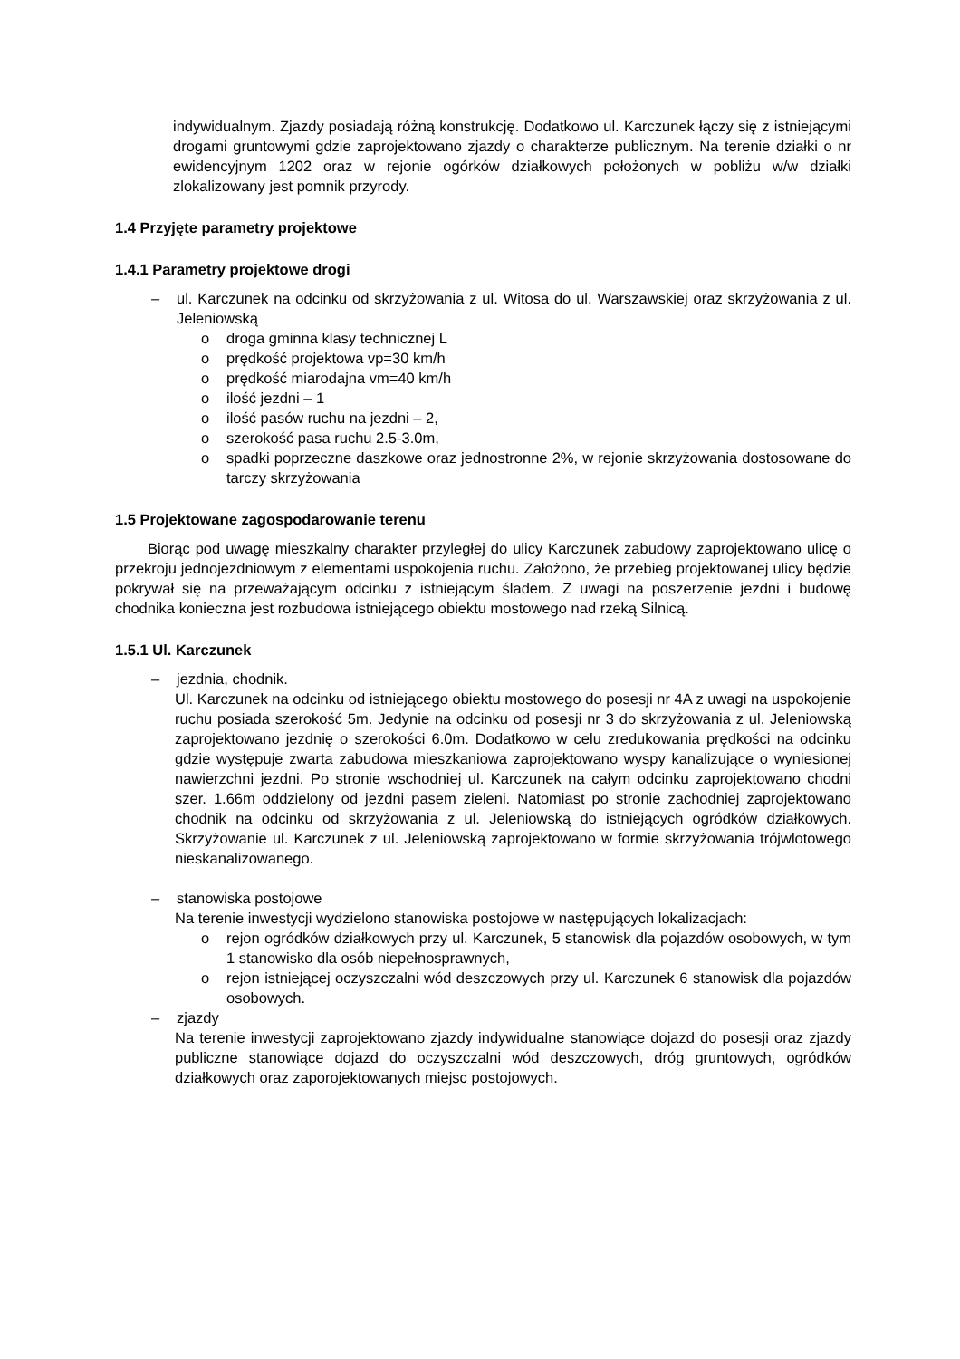indywidualnym. Zjazdy posiadają różną konstrukcję. Dodatkowo ul. Karczunek łączy się z istniejącymi drogami gruntowymi gdzie zaprojektowano zjazdy o charakterze publicznym. Na terenie działki o nr ewidencyjnym 1202 oraz w rejonie ogórków działkowych położonych w pobliżu w/w działki zlokalizowany jest pomnik przyrody.
1.4 Przyjęte parametry projektowe
1.4.1 Parametry projektowe drogi
– ul. Karczunek na odcinku od skrzyżowania z ul. Witosa do ul. Warszawskiej oraz skrzyżowania z ul. Jeleniowską
o droga gminna klasy technicznej L
o prędkość projektowa vp=30 km/h
o prędkość miarodajna vm=40 km/h
o ilość jezdni – 1
o ilość pasów ruchu na jezdni – 2,
o szerokość pasa ruchu 2.5-3.0m,
o spadki poprzeczne daszkowe oraz jednostronne 2%, w rejonie skrzyżowania dostosowane do tarczy skrzyżowania
1.5 Projektowane zagospodarowanie terenu
Biorąc pod uwagę mieszkalny charakter przyległej do ulicy Karczunek zabudowy zaprojektowano ulicę o przekroju jednojezdniowym z elementami uspokojenia ruchu. Założono, że przebieg projektowanej ulicy będzie pokrywał się na przeważającym odcinku z istniejącym śladem. Z uwagi na poszerzenie jezdni i budowę chodnika konieczna jest rozbudowa istniejącego obiektu mostowego nad rzeką Silnicą.
1.5.1 Ul. Karczunek
– jezdnia, chodnik.
Ul. Karczunek na odcinku od istniejącego obiektu mostowego do posesji nr 4A z uwagi na uspokojenie ruchu posiada szerokość 5m. Jedynie na odcinku od posesji nr 3 do skrzyżowania z ul. Jeleniowską zaprojektowano jezdnię o szerokości 6.0m. Dodatkowo w celu zredukowania prędkości na odcinku gdzie występuje zwarta zabudowa mieszkaniowa zaprojektowano wyspy kanalizujące o wyniesionej nawierzchni jezdni. Po stronie wschodniej ul. Karczunek na całym odcinku zaprojektowano chodni szer. 1.66m oddzielony od jezdni pasem zieleni. Natomiast po stronie zachodniej zaprojektowano chodnik na odcinku od skrzyżowania z ul. Jeleniowską do istniejących ogródków działkowych. Skrzyżowanie ul. Karczunek z ul. Jeleniowską zaprojektowano w formie skrzyżowania trójwlotowego nieskanalizowanego.
– stanowiska postojowe
Na terenie inwestycji wydzielono stanowiska postojowe w następujących lokalizacjach:
o rejon ogródków działkowych przy ul. Karczunek, 5 stanowisk dla pojazdów osobowych, w tym 1 stanowisko dla osób niepełnosprawnych,
o rejon istniejącej oczyszczalni wód deszczowych przy ul. Karczunek 6 stanowisk dla pojazdów osobowych.
– zjazdy
Na terenie inwestycji zaprojektowano zjazdy indywidualne stanowiące dojazd do posesji oraz zjazdy publiczne stanowiące dojazd do oczyszczalni wód deszczowych, dróg gruntowych, ogródków działkowych oraz zaporojektowanych miejsc postojowych.